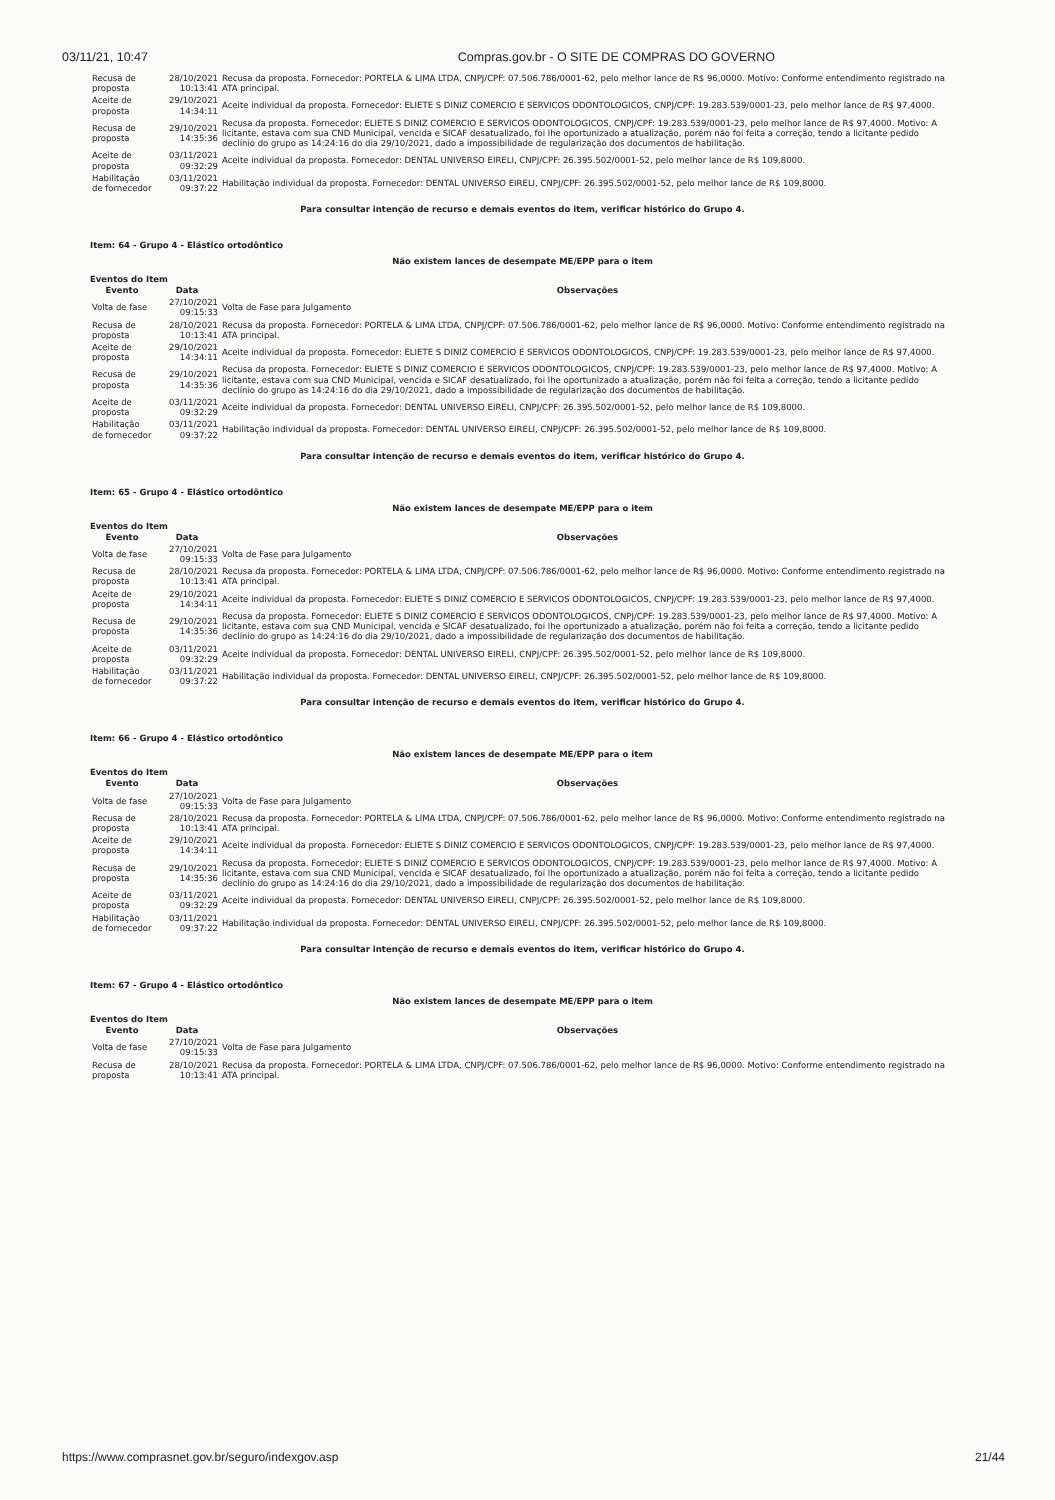03/11/21, 10:47 Compras.gov.br - O SITE DE COMPRAS DO GOVERNO
| Recusa de proposta | 28/10/2021 10:13:41 | Recusa da proposta. Fornecedor: PORTELA & LIMA LTDA, CNPJ/CPF: 07.506.786/0001-62, pelo melhor lance de R$ 96,0000. Motivo: Conforme entendimento registrado na ATA principal. |
| Aceite de proposta | 29/10/2021 14:34:11 | Aceite individual da proposta. Fornecedor: ELIETE S DINIZ COMERCIO E SERVICOS ODONTOLOGICOS, CNPJ/CPF: 19.283.539/0001-23, pelo melhor lance de R$ 97,4000. |
| Recusa de proposta | 29/10/2021 14:35:36 | Recusa da proposta. Fornecedor: ELIETE S DINIZ COMERCIO E SERVICOS ODONTOLOGICOS, CNPJ/CPF: 19.283.539/0001-23, pelo melhor lance de R$ 97,4000. Motivo: A licitante, estava com sua CND Municipal, vencida e SICAF desatualizado, foi lhe oportunizado a atualização, porém não foi feita a correção, tendo a licitante pedido declínio do grupo as 14:24:16 do dia 29/10/2021, dado a impossibilidade de regularização dos documentos de habilitação. |
| Aceite de proposta | 03/11/2021 09:32:29 | Aceite individual da proposta. Fornecedor: DENTAL UNIVERSO EIRELI, CNPJ/CPF: 26.395.502/0001-52, pelo melhor lance de R$ 109,8000. |
| Habilitação de fornecedor | 03/11/2021 09:37:22 | Habilitação individual da proposta. Fornecedor: DENTAL UNIVERSO EIRELI, CNPJ/CPF: 26.395.502/0001-52, pelo melhor lance de R$ 109,8000. |
Para consultar intenção de recurso e demais eventos do item, verificar histórico do Grupo 4.
Item: 64 - Grupo 4 - Elástico ortodôntico
Não existem lances de desempate ME/EPP para o item
Eventos do Item
| Evento | Data | Observações |
| --- | --- | --- |
| Volta de fase | 27/10/2021 09:15:33 | Volta de Fase para Julgamento |
| Recusa de proposta | 28/10/2021 10:13:41 | Recusa da proposta. Fornecedor: PORTELA & LIMA LTDA, CNPJ/CPF: 07.506.786/0001-62, pelo melhor lance de R$ 96,0000. Motivo: Conforme entendimento registrado na ATA principal. |
| Aceite de proposta | 29/10/2021 14:34:11 | Aceite individual da proposta. Fornecedor: ELIETE S DINIZ COMERCIO E SERVICOS ODONTOLOGICOS, CNPJ/CPF: 19.283.539/0001-23, pelo melhor lance de R$ 97,4000. |
| Recusa de proposta | 29/10/2021 14:35:36 | Recusa da proposta. Fornecedor: ELIETE S DINIZ COMERCIO E SERVICOS ODONTOLOGICOS, CNPJ/CPF: 19.283.539/0001-23, pelo melhor lance de R$ 97,4000. Motivo: A licitante, estava com sua CND Municipal, vencida e SICAF desatualizado, foi lhe oportunizado a atualização, porém não foi feita a correção, tendo a licitante pedido declínio do grupo as 14:24:16 do dia 29/10/2021, dado a impossibilidade de regularização dos documentos de habilitação. |
| Aceite de proposta | 03/11/2021 09:32:29 | Aceite individual da proposta. Fornecedor: DENTAL UNIVERSO EIRELI, CNPJ/CPF: 26.395.502/0001-52, pelo melhor lance de R$ 109,8000. |
| Habilitação de fornecedor | 03/11/2021 09:37:22 | Habilitação individual da proposta. Fornecedor: DENTAL UNIVERSO EIRELI, CNPJ/CPF: 26.395.502/0001-52, pelo melhor lance de R$ 109,8000. |
Para consultar intenção de recurso e demais eventos do item, verificar histórico do Grupo 4.
Item: 65 - Grupo 4 - Elástico ortodôntico
Não existem lances de desempate ME/EPP para o item
Eventos do Item
| Evento | Data | Observações |
| --- | --- | --- |
| Volta de fase | 27/10/2021 09:15:33 | Volta de Fase para Julgamento |
| Recusa de proposta | 28/10/2021 10:13:41 | Recusa da proposta. Fornecedor: PORTELA & LIMA LTDA, CNPJ/CPF: 07.506.786/0001-62, pelo melhor lance de R$ 96,0000. Motivo: Conforme entendimento registrado na ATA principal. |
| Aceite de proposta | 29/10/2021 14:34:11 | Aceite individual da proposta. Fornecedor: ELIETE S DINIZ COMERCIO E SERVICOS ODONTOLOGICOS, CNPJ/CPF: 19.283.539/0001-23, pelo melhor lance de R$ 97,4000. |
| Recusa de proposta | 29/10/2021 14:35:36 | Recusa da proposta. Fornecedor: ELIETE S DINIZ COMERCIO E SERVICOS ODONTOLOGICOS, CNPJ/CPF: 19.283.539/0001-23, pelo melhor lance de R$ 97,4000. Motivo: A licitante, estava com sua CND Municipal, vencida e SICAF desatualizado, foi lhe oportunizado a atualização, porém não foi feita a correção, tendo a licitante pedido declínio do grupo as 14:24:16 do dia 29/10/2021, dado a impossibilidade de regularização dos documentos de habilitação. |
| Aceite de proposta | 03/11/2021 09:32:29 | Aceite individual da proposta. Fornecedor: DENTAL UNIVERSO EIRELI, CNPJ/CPF: 26.395.502/0001-52, pelo melhor lance de R$ 109,8000. |
| Habilitação de fornecedor | 03/11/2021 09:37:22 | Habilitação individual da proposta. Fornecedor: DENTAL UNIVERSO EIRELI, CNPJ/CPF: 26.395.502/0001-52, pelo melhor lance de R$ 109,8000. |
Para consultar intenção de recurso e demais eventos do item, verificar histórico do Grupo 4.
Item: 66 - Grupo 4 - Elástico ortodôntico
Não existem lances de desempate ME/EPP para o item
Eventos do Item
| Evento | Data | Observações |
| --- | --- | --- |
| Volta de fase | 27/10/2021 09:15:33 | Volta de Fase para Julgamento |
| Recusa de proposta | 28/10/2021 10:13:41 | Recusa da proposta. Fornecedor: PORTELA & LIMA LTDA, CNPJ/CPF: 07.506.786/0001-62, pelo melhor lance de R$ 96,0000. Motivo: Conforme entendimento registrado na ATA principal. |
| Aceite de proposta | 29/10/2021 14:34:11 | Aceite individual da proposta. Fornecedor: ELIETE S DINIZ COMERCIO E SERVICOS ODONTOLOGICOS, CNPJ/CPF: 19.283.539/0001-23, pelo melhor lance de R$ 97,4000. |
| Recusa de proposta | 29/10/2021 14:35:36 | Recusa da proposta. Fornecedor: ELIETE S DINIZ COMERCIO E SERVICOS ODONTOLOGICOS, CNPJ/CPF: 19.283.539/0001-23, pelo melhor lance de R$ 97,4000. Motivo: A licitante, estava com sua CND Municipal, vencida e SICAF desatualizado, foi lhe oportunizado a atualização, porém não foi feita a correção, tendo a licitante pedido declínio do grupo as 14:24:16 do dia 29/10/2021, dado a impossibilidade de regularização dos documentos de habilitação. |
| Aceite de proposta | 03/11/2021 09:32:29 | Aceite individual da proposta. Fornecedor: DENTAL UNIVERSO EIRELI, CNPJ/CPF: 26.395.502/0001-52, pelo melhor lance de R$ 109,8000. |
| Habilitação de fornecedor | 03/11/2021 09:37:22 | Habilitação individual da proposta. Fornecedor: DENTAL UNIVERSO EIRELI, CNPJ/CPF: 26.395.502/0001-52, pelo melhor lance de R$ 109,8000. |
Para consultar intenção de recurso e demais eventos do item, verificar histórico do Grupo 4.
Item: 67 - Grupo 4 - Elástico ortodôntico
Não existem lances de desempate ME/EPP para o item
Eventos do Item
| Evento | Data | Observações |
| --- | --- | --- |
| Volta de fase | 27/10/2021 09:15:33 | Volta de Fase para Julgamento |
| Recusa de proposta | 28/10/2021 10:13:41 | Recusa da proposta. Fornecedor: PORTELA & LIMA LTDA, CNPJ/CPF: 07.506.786/0001-62, pelo melhor lance de R$ 96,0000. Motivo: Conforme entendimento registrado na ATA principal. |
https://www.comprasnet.gov.br/seguro/indexgov.asp 21/44